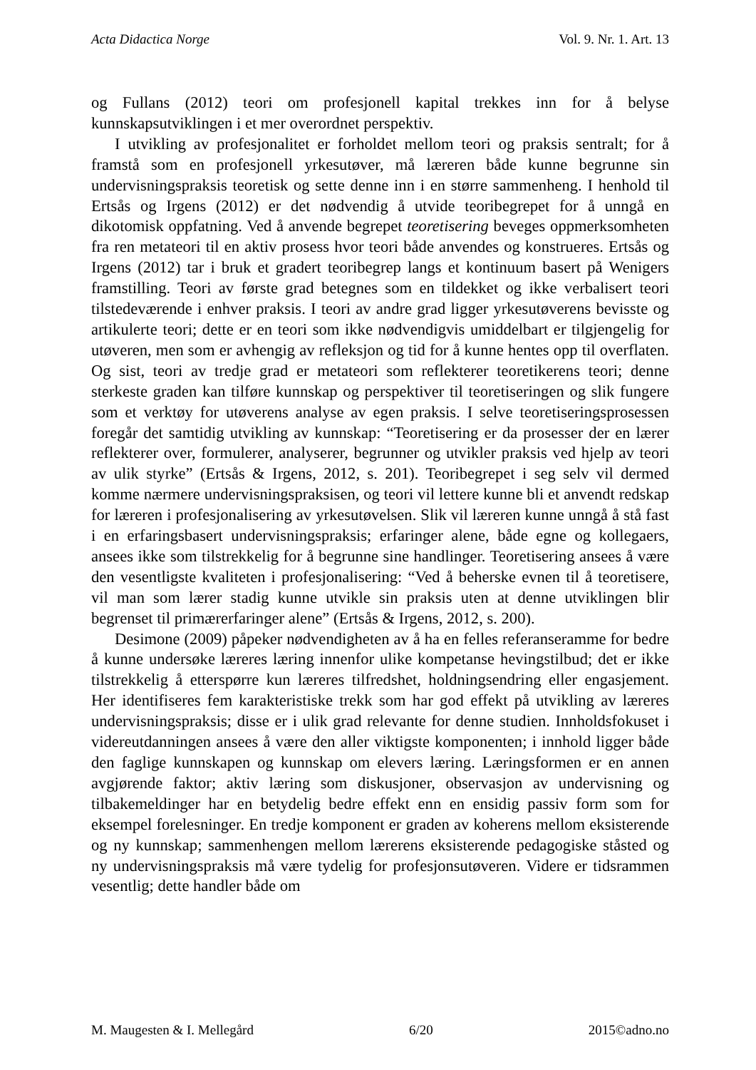Acta Didactica Norge Vol. 9. Nr. 1. Art. 13
og Fullans (2012) teori om profesjonell kapital trekkes inn for å belyse kunnskapsutviklingen i et mer overordnet perspektiv.
I utvikling av profesjonalitet er forholdet mellom teori og praksis sentralt; for å framstå som en profesjonell yrkesutøver, må læreren både kunne begrunne sin undervisningspraksis teoretisk og sette denne inn i en større sammenheng. I henhold til Ertsås og Irgens (2012) er det nødvendig å utvide teoribegrepet for å unngå en dikotomisk oppfatning. Ved å anvende begrepet teoretisering beveges oppmerksomheten fra ren metateori til en aktiv prosess hvor teori både anvendes og konstrueres. Ertsås og Irgens (2012) tar i bruk et gradert teoribegrep langs et kontinuum basert på Wenigers framstilling. Teori av første grad betegnes som en tildekket og ikke verbalisert teori tilstedeværende i enhver praksis. I teori av andre grad ligger yrkesutøverens bevisste og artikulerte teori; dette er en teori som ikke nødvendigvis umiddelbart er tilgjengelig for utøveren, men som er avhengig av refleksjon og tid for å kunne hentes opp til overflaten. Og sist, teori av tredje grad er metateori som reflekterer teoretikerens teori; denne sterkeste graden kan tilføre kunnskap og perspektiver til teoretiseringen og slik fungere som et verktøy for utøverens analyse av egen praksis. I selve teoretiseringsprosessen foregår det samtidig utvikling av kunnskap: “Teoretisering er da prosesser der en lærer reflekterer over, formulerer, analyserer, begrunner og utvikler praksis ved hjelp av teori av ulik styrke” (Ertsås & Irgens, 2012, s. 201). Teoribegrepet i seg selv vil dermed komme nærmere undervisningspraksisen, og teori vil lettere kunne bli et anvendt redskap for læreren i profesjonalisering av yrkesutøvelsen. Slik vil læreren kunne unngå å stå fast i en erfaringsbasert undervisningspraksis; erfaringer alene, både egne og kollegaers, ansees ikke som tilstrekkelig for å begrunne sine handlinger. Teoretisering ansees å være den vesentligste kvaliteten i profesjonalisering: “Ved å beherske evnen til å teoretisere, vil man som lærer stadig kunne utvikle sin praksis uten at denne utviklingen blir begrenset til primærerfaringer alene” (Ertsås & Irgens, 2012, s. 200).
Desimone (2009) påpeker nødvendigheten av å ha en felles referanseramme for bedre å kunne undersøke læreres læring innenfor ulike kompetanse hevingstilbud; det er ikke tilstrekkelig å etterspørre kun læreres tilfredshet, holdningsendring eller engasjement. Her identifiseres fem karakteristiske trekk som har god effekt på utvikling av læreres undervisningspraksis; disse er i ulik grad relevante for denne studien. Innholdsfokuset i videreutdanningen ansees å være den aller viktigste komponenten; i innhold ligger både den faglige kunnskapen og kunnskap om elevers læring. Læringsformen er en annen avgjørende faktor; aktiv læring som diskusjoner, observasjon av undervisning og tilbakemeldinger har en betydelig bedre effekt enn en ensidig passiv form som for eksempel forelesninger. En tredje komponent er graden av koherens mellom eksisterende og ny kunnskap; sammenhengen mellom lærerens eksisterende pedagogiske ståsted og ny undervisningspraksis må være tydelig for profesjonsutøveren. Videre er tidsrammen vesentlig; dette handler både om
M. Maugesten & I. Mellegård 6/20 2015©adno.no